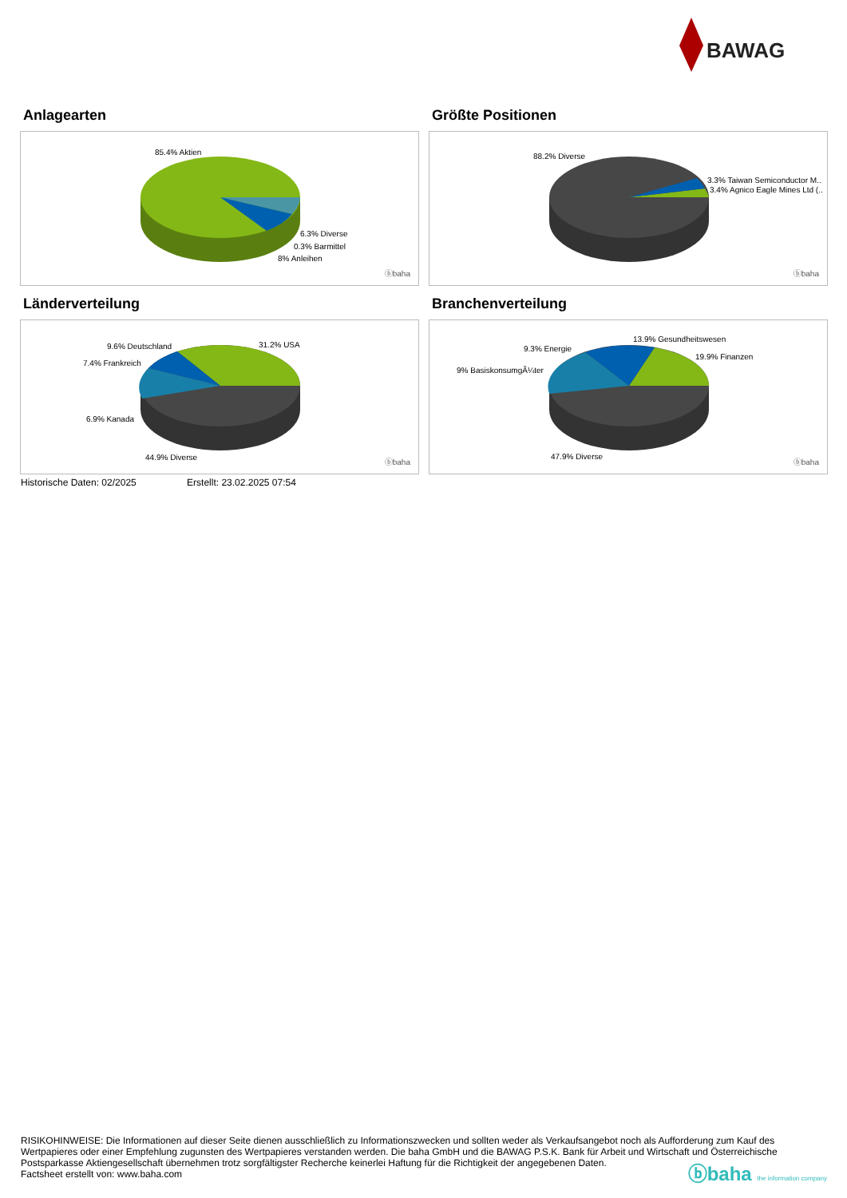BAWAG
Anlagearten
85.4% Aktien
6.3% Diverse
0.3% Barmittel
8% Anleihen
ⓑbaha
Größte Positionen
88.2% Diverse
3.3% Taiwan Semiconductor M..
3.4% Agnico Eagle Mines Ltd (..
ⓑbaha
Länderverteilung
9.6% Deutschland 31.2% USA
7.4% Frankreich
6.9% Kanada
44.9% Diverse
ⓑbaha
Branchenverteilung
13.9% Gesundheitswesen
9.3% Energie
19.9% Finanzen
9% BasiskonsumgÃ¼ter
47.9% Diverse
ⓑbaha
Historische Daten: 02/2025 Erstellt: 23.02.2025 07:54
RISIKOHINWEISE: Die Informationen auf dieser Seite dienen ausschließlich zu Informationszwecken und sollten weder als Verkaufsangebot noch als Aufforderung zum Kauf des Wertpapieres oder einer Empfehlung zugunsten des Wertpapieres verstanden werden. Die baha GmbH und die BAWAG P.S.K. Bank für Arbeit und Wirtschaft und Österreichische Postsparkasse Aktiengesellschaft übernehmen trotz sorgfältigster Recherche keinerlei Haftung für die Richtigkeit der angegebenen Daten.
Factsheet erstellt von: www.baha.com
ⓑbaha the information company